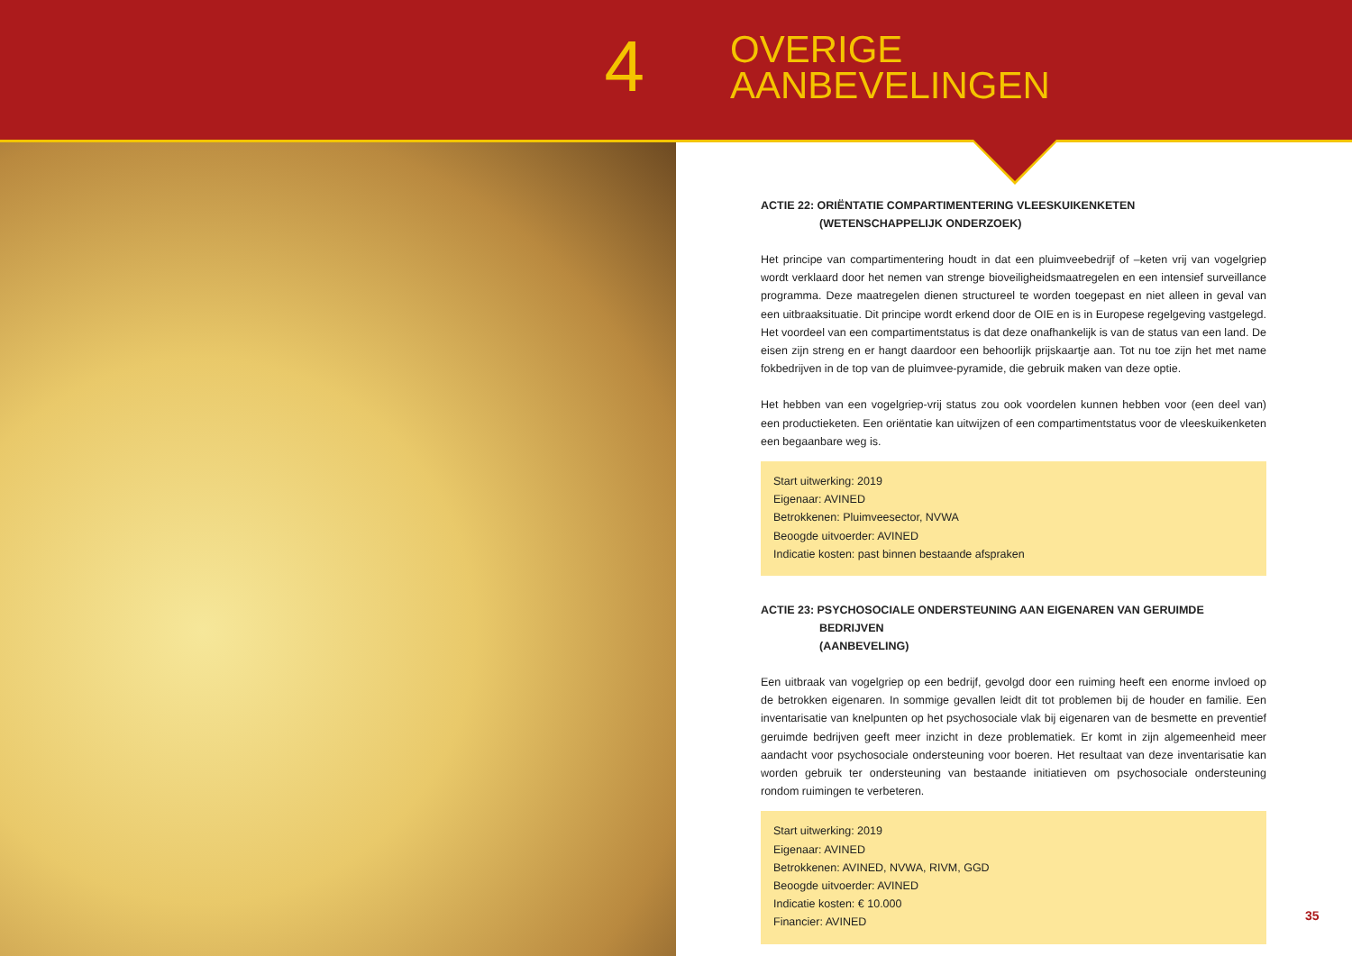4
OVERIGE
AANBEVELINGEN
ACTIE 22: ORIËNTATIE COMPARTIMENTERING VLEESKUIKENKETEN
(WETENSCHAPPELIJK ONDERZOEK)
Het principe van compartimentering houdt in dat een pluimveebedrijf of –keten vrij van vogelgriep wordt verklaard door het nemen van strenge bioveiligheidsmaatregelen en een intensief surveillance programma. Deze maatregelen dienen structureel te worden toegepast en niet alleen in geval van een uitbraaksituatie. Dit principe wordt erkend door de OIE en is in Europese regelgeving vastgelegd. Het voordeel van een compartimentstatus is dat deze onafhankelijk is van de status van een land. De eisen zijn streng en er hangt daardoor een behoorlijk prijskaartje aan. Tot nu toe zijn het met name fokbedrijven in de top van de pluimvee-pyramide, die gebruik maken van deze optie.
Het hebben van een vogelgriep-vrij status zou ook voordelen kunnen hebben voor (een deel van) een productieketen. Een oriëntatie kan uitwijzen of een compartimentstatus voor de vleeskuikenketen een begaanbare weg is.
Start uitwerking: 2019
Eigenaar: AVINED
Betrokkenen: Pluimveesector, NVWA
Beoogde uitvoerder: AVINED
Indicatie kosten: past binnen bestaande afspraken
ACTIE 23: PSYCHOSOCIALE ONDERSTEUNING AAN EIGENAREN VAN GERUIMDE BEDRIJVEN
(AANBEVELING)
Een uitbraak van vogelgriep op een bedrijf, gevolgd door een ruiming heeft een enorme invloed op de betrokken eigenaren. In sommige gevallen leidt dit tot problemen bij de houder en familie. Een inventarisatie van knelpunten op het psychosociale vlak bij eigenaren van de besmette en preventief geruimde bedrijven geeft meer inzicht in deze problematiek. Er komt in zijn algemeenheid meer aandacht voor psychosociale ondersteuning voor boeren. Het resultaat van deze inventarisatie kan worden gebruik ter ondersteuning van bestaande initiatieven om psychosociale ondersteuning rondom ruimingen te verbeteren.
Start uitwerking: 2019
Eigenaar: AVINED
Betrokkenen: AVINED, NVWA, RIVM, GGD
Beoogde uitvoerder: AVINED
Indicatie kosten: € 10.000
Financier: AVINED
35